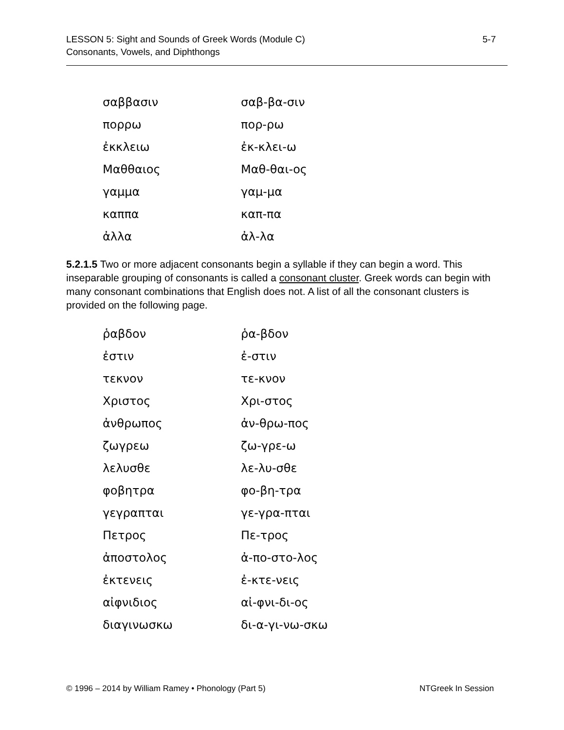LESSON 5: Sight and Sounds of Greek Words (Module C)
Consonants, Vowels, and Diphthongs
5-7
| σαββασιν | σαβ-βα-σιν |
| πορρω | πορ-ρω |
| ἐκκλειω | ἐκ-κλει-ω |
| Μαθθαιος | Μαθ-θαι-ος |
| γαμμα | γαμ-μα |
| καππα | καπ-πα |
| ἀλλα | ἀλ-λα |
5.2.1.5 Two or more adjacent consonants begin a syllable if they can begin a word. This inseparable grouping of consonants is called a consonant cluster. Greek words can begin with many consonant combinations that English does not. A list of all the consonant clusters is provided on the following page.
| ῥαβδον | ῥα-βδον |
| ἐστιν | ἐ-στιν |
| τεκνον | τε-κνον |
| Χριστος | Χρι-στος |
| ἀνθρωπος | ἀν-θρω-πος |
| ζωγρεω | ζω-γρε-ω |
| λελυσθε | λε-λυ-σθε |
| φοβητρα | φο-βη-τρα |
| γεγραπται | γε-γρα-πται |
| Πετρος | Πε-τρος |
| ἀποστολος | ἀ-πο-στο-λος |
| ἐκτενεις | ἐ-κτε-νεις |
| αἰφνιδιος | αἰ-φνι-δι-ος |
| διαγινωσκω | δι-α-γι-νω-σκω |
© 1996 – 2014 by William Ramey • Phonology (Part 5)
NTGreek In Session